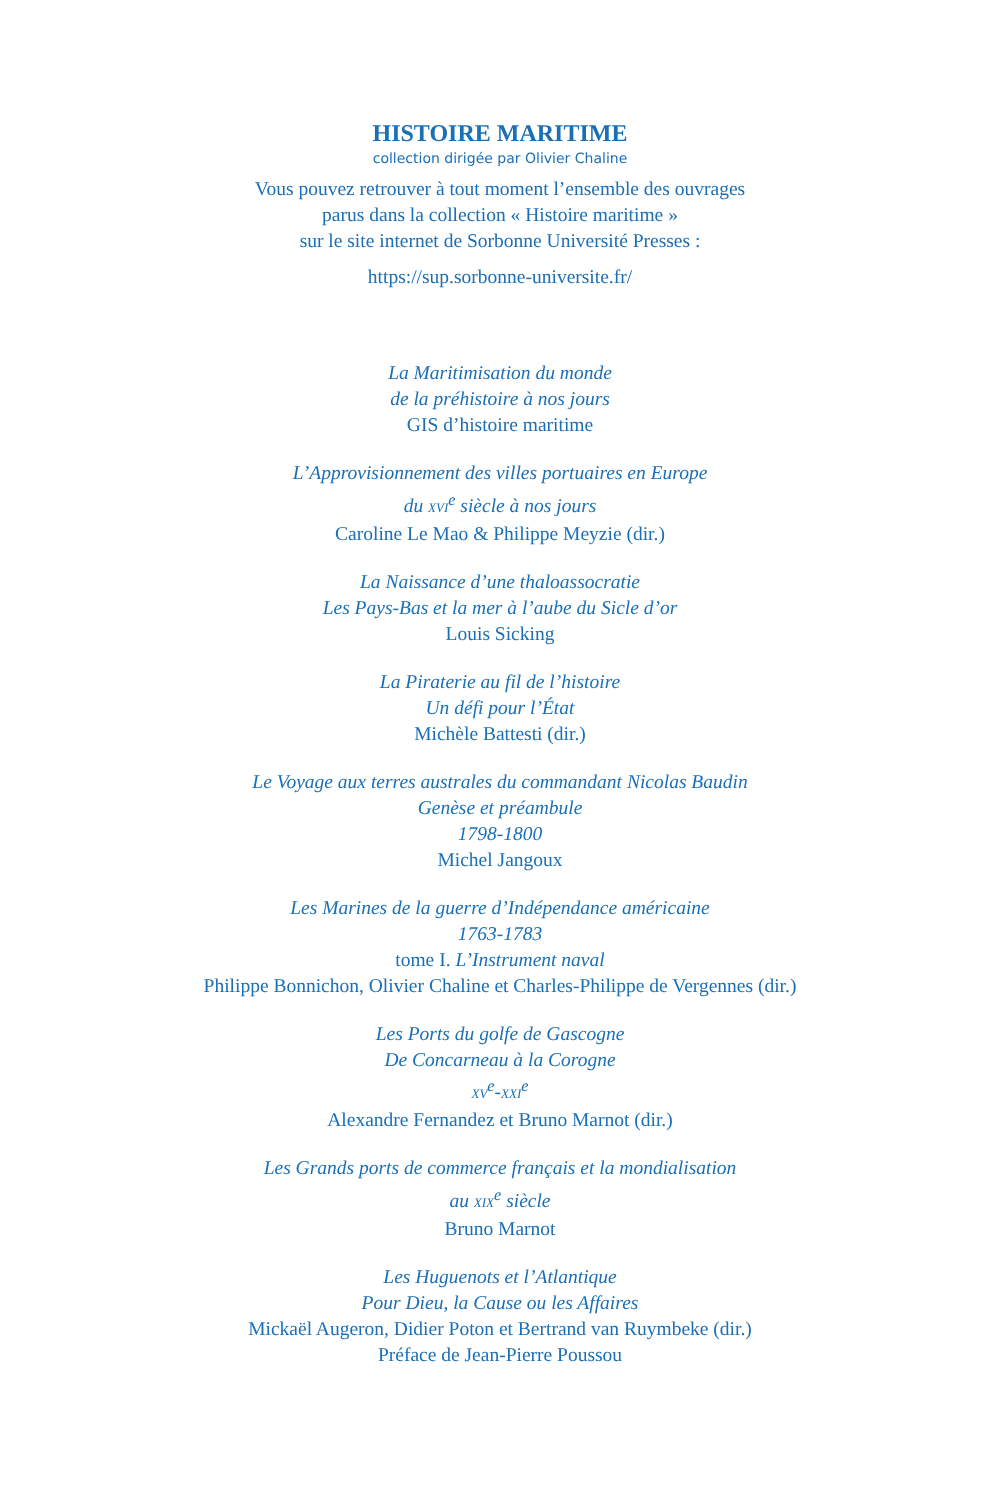HISTOIRE MARITIME
collection dirigée par Olivier Chaline
Vous pouvez retrouver à tout moment l’ensemble des ouvrages
parus dans la collection « Histoire maritime »
sur le site internet de Sorbonne Université Presses :
https://sup.sorbonne-universite.fr/
La Maritimisation du monde
de la préhistoire à nos jours
GIS d’histoire maritime
L’Approvisionnement des villes portuaires en Europe
du XVI<sup>e</sup> siècle à nos jours
Caroline Le Mao & Philippe Meyzie (dir.)
La Naissance d’une thaloassocratie
Les Pays-Bas et la mer à l’aube du Sicle d’or
Louis Sicking
La Piraterie au fil de l’histoire
Un défi pour l’État
Michèle Battesti (dir.)
Le Voyage aux terres australes du commandant Nicolas Baudin
Genèse et préambule
1798-1800
Michel Jangoux
Les Marines de la guerre d’Indépendance américaine
1763-1783
tome I. L’Instrument naval
Philippe Bonnichon, Olivier Chaline et Charles-Philippe de Vergennes (dir.)
Les Ports du golfe de Gascogne
De Concarneau à la Corogne
XV<sup>e</sup>-XXI<sup>e</sup>
Alexandre Fernandez et Bruno Marnot (dir.)
Les Grands ports de commerce français et la mondialisation
au XIX<sup>e</sup> siècle
Bruno Marnot
Les Huguenots et l’Atlantique
Pour Dieu, la Cause ou les Affaires
Mickaël Augeron, Didier Poton et Bertrand van Ruymbeke (dir.)
Préface de Jean-Pierre Poussou